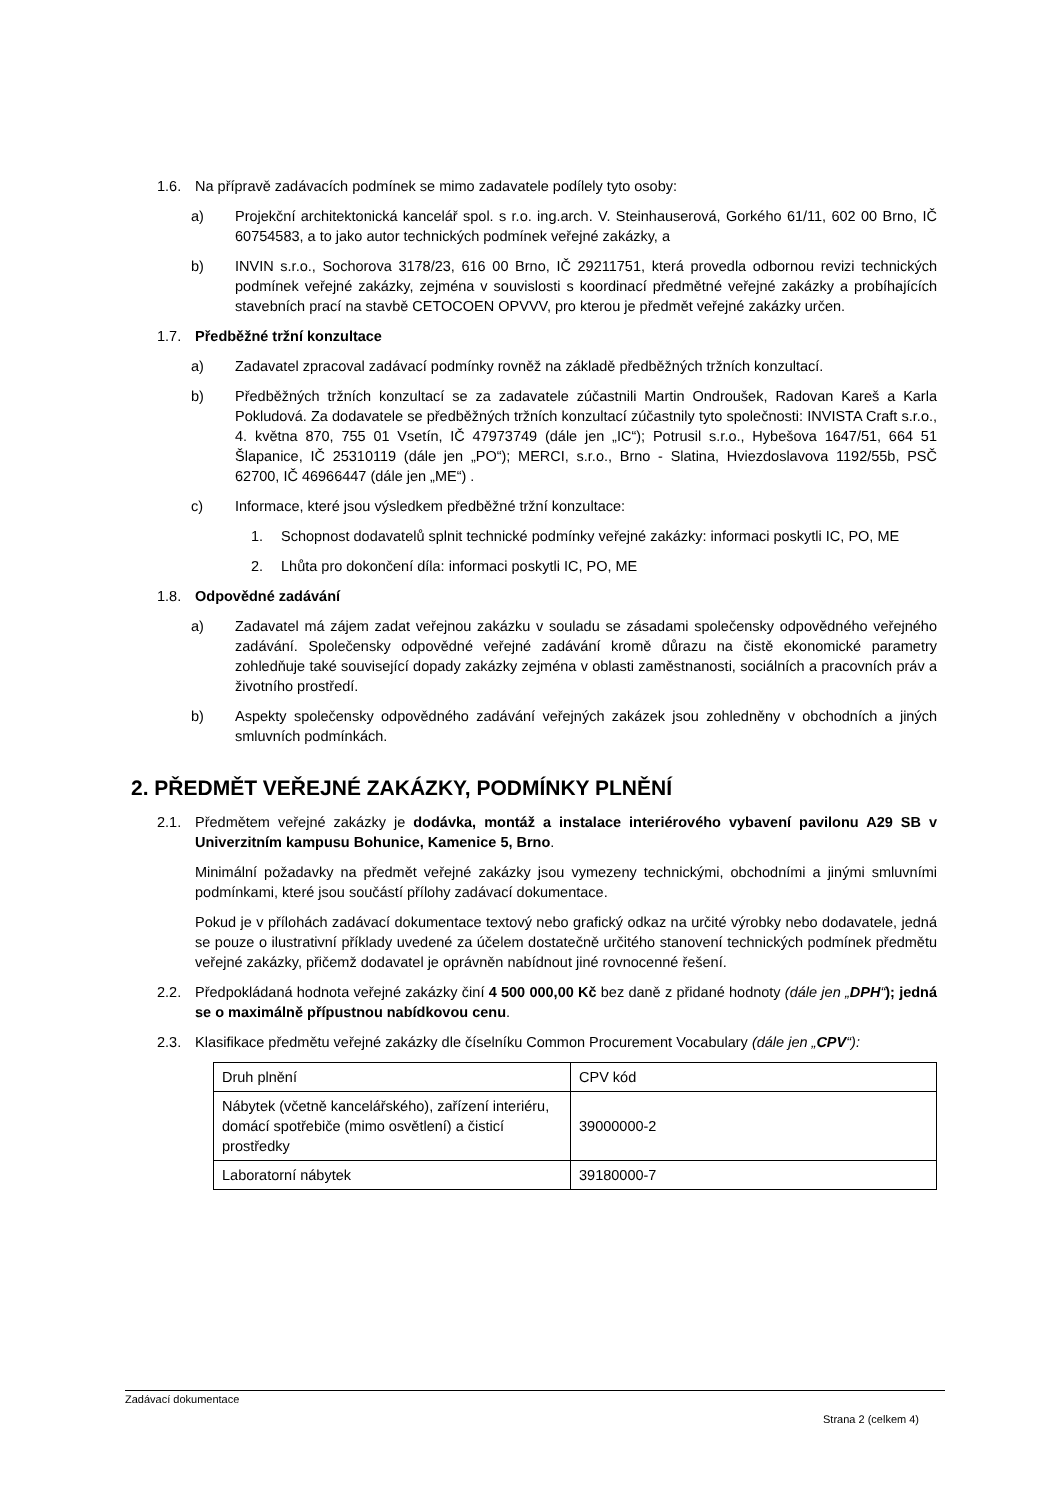1.6. Na přípravě zadávacích podmínek se mimo zadavatele podílely tyto osoby:
a) Projekční architektonická kancelář spol. s r.o. ing.arch. V. Steinhauserová, Gorkého 61/11, 602 00 Brno, IČ 60754583, a to jako autor technických podmínek veřejné zakázky, a
b) INVIN s.r.o., Sochorova 3178/23, 616 00 Brno, IČ 29211751, která provedla odbornou revizi technických podmínek veřejné zakázky, zejména v souvislosti s koordinací předmětné veřejné zakázky a probíhajících stavebních prací na stavbě CETOCOEN OPVVV, pro kterou je předmět veřejné zakázky určen.
1.7. Předběžné tržní konzultace
a) Zadavatel zpracoval zadávací podmínky rovněž na základě předběžných tržních konzultací.
b) Předběžných tržních konzultací se za zadavatele zúčastnili Martin Ondroušek, Radovan Kareš a Karla Pokludová. Za dodavatele se předběžných tržních konzultací zúčastnily tyto společnosti: INVISTA Craft s.r.o., 4. května 870, 755 01 Vsetín, IČ 47973749 (dále jen „IC“); Potrusil s.r.o., Hybešova 1647/51, 664 51 Šlapanice, IČ 25310119 (dále jen „PO“); MERCI, s.r.o., Brno - Slatina, Hviezdoslavova 1192/55b, PSČ 62700, IČ 46966447 (dále jen „ME“) .
c) Informace, které jsou výsledkem předběžné tržní konzultace:
1. Schopnost dodavatelů splnit technické podmínky veřejné zakázky: informaci poskytli IC, PO, ME
2. Lhůta pro dokončení díla: informaci poskytli IC, PO, ME
1.8. Odpovědné zadávání
a) Zadavatel má zájem zadat veřejnou zakázku v souladu se zásadami společensky odpovědného veřejného zadávání. Společensky odpovědné veřejné zadávání kromě důrazu na čistě ekonomické parametry zohledňuje také související dopady zakázky zejména v oblasti zaměstnanosti, sociálních a pracovních práv a životního prostředí.
b) Aspekty společensky odpovědného zadávání veřejných zakázek jsou zohledněny v obchodních a jiných smluvních podmínkách.
2. PŘEDMĚT VEŘEJNÉ ZAKÁZKY, PODMÍNKY PLNĚNÍ
2.1. Předmětem veřejné zakázky je dodávka, montáž a instalace interiérového vybavení pavilonu A29 SB v Univerzitním kampusu Bohunice, Kamenice 5, Brno.
Minimální požadavky na předmět veřejné zakázky jsou vymezeny technickými, obchodními a jinými smluvními podmínkami, které jsou součástí přílohy zadávací dokumentace.
Pokud je v přílohách zadávací dokumentace textový nebo grafický odkaz na určité výrobky nebo dodavatele, jedná se pouze o ilustrativní příklady uvedené za účelem dostatečně určitého stanovení technických podmínek předmětu veřejné zakázky, přičemž dodavatel je oprávněn nabídnout jiné rovnocenné řešení.
2.2. Předpokládaná hodnota veřejné zakázky činí 4 500 000,00 Kč bez daně z přidané hodnoty (dále jen „DPH“); jedná se o maximálně přípustnou nabídkovou cenu.
2.3. Klasifikace předmětu veřejné zakázky dle číselníku Common Procurement Vocabulary (dále jen „CPV“):
| Druh plnění | CPV kód |
| Nábytek (včetně kancelářského), zařízení interiéru, domácí spotřebiče (mimo osvětlení) a čisticí prostředky | 39000000-2 |
| Laboratorní nábytek | 39180000-7 |
Zadávací dokumentace
Strana 2 (celkem 4)